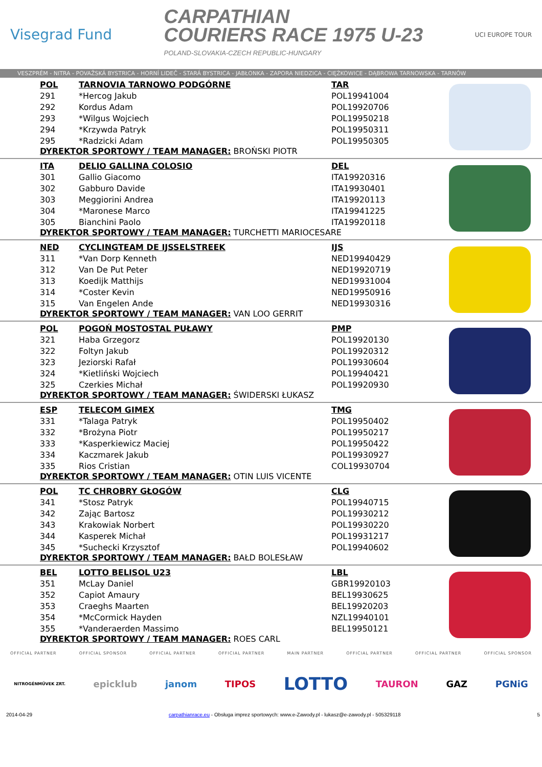Visegrad Fund
CARPATHIAN
COURIERS RACE 1975 U-23
POLAND-SLOVAKIA-CZECH REPUBLIC-HUNGARY
UCI EUROPE TOUR
VESZPRÉM - NITRA - POVAŽSKÁ BYSTRICA - HORNÍ LIDEČ - STARÁ BYSTRICA - JABŁONKA - ZAPORA NIEDZICA - CIĘŻKOWICE - DĄBROWA TARNOWSKA - TARNÓW
| POL | TARNOVIA TARNOWO PODGÓRNE | TAR |
| --- | --- | --- |
| 291 | *Hercog Jakub | POL19941004 |
| 292 | Kordus Adam | POL19920706 |
| 293 | *Wilgus Wojciech | POL19950218 |
| 294 | *Krzywda Patryk | POL19950311 |
| 295 | *Radzicki Adam | POL19950305 |
DYREKTOR SPORTOWY / TEAM MANAGER: BROŃSKI PIOTR
| ITA | DELIO GALLINA COLOSIO | DEL |
| --- | --- | --- |
| 301 | Gallio Giacomo | ITA19920316 |
| 302 | Gabburo Davide | ITA19930401 |
| 303 | Meggiorini Andrea | ITA19920113 |
| 304 | *Maronese Marco | ITA19941225 |
| 305 | Bianchini Paolo | ITA19920118 |
DYREKTOR SPORTOWY / TEAM MANAGER: TURCHETTI MARIOCESARE
| NED | CYCLINGTEAM DE IJSSELSTREEK | IJS |
| --- | --- | --- |
| 311 | *Van Dorp Kenneth | NED19940429 |
| 312 | Van De Put Peter | NED19920719 |
| 313 | Koedijk Matthijs | NED19931004 |
| 314 | *Coster Kevin | NED19950916 |
| 315 | Van Engelen Ande | NED19930316 |
DYREKTOR SPORTOWY / TEAM MANAGER: VAN LOO GERRIT
| POL | POGOŃ MOSTOSTAL PUŁAWY | PMP |
| --- | --- | --- |
| 321 | Haba Grzegorz | POL19920130 |
| 322 | Foltyn Jakub | POL19920312 |
| 323 | Jeziorski Rafał | POL19930604 |
| 324 | *Kietliński Wojciech | POL19940421 |
| 325 | Czerkies Michał | POL19920930 |
DYREKTOR SPORTOWY / TEAM MANAGER: ŚWIDERSKI ŁUKASZ
| ESP | TELECOM GIMEX | TMG |
| --- | --- | --- |
| 331 | *Talaga Patryk | POL19950402 |
| 332 | *Brożyna Piotr | POL19950217 |
| 333 | *Kasperkiewicz Maciej | POL19950422 |
| 334 | Kaczmarek Jakub | POL19930927 |
| 335 | Rios Cristian | COL19930704 |
DYREKTOR SPORTOWY / TEAM MANAGER: OTIN LUIS VICENTE
| POL | TC CHROBRY GŁOGÓW | CLG |
| --- | --- | --- |
| 341 | *Stosz Patryk | POL19940715 |
| 342 | Zając Bartosz | POL19930212 |
| 343 | Krakowiak Norbert | POL19930220 |
| 344 | Kasperek Michał | POL19931217 |
| 345 | *Suchecki Krzysztof | POL19940602 |
DYREKTOR SPORTOWY / TEAM MANAGER: BAŁD BOLESŁAW
| BEL | LOTTO BELISOL U23 | LBL |
| --- | --- | --- |
| 351 | McLay Daniel | GBR19920103 |
| 352 | Capiot Amaury | BEL19930625 |
| 353 | Craeghs Maarten | BEL19920203 |
| 354 | *McCormick Hayden | NZL19940101 |
| 355 | *Vanderaerden Massimo | BEL19950121 |
DYREKTOR SPORTOWY / TEAM MANAGER: ROES CARL
OFFICIAL PARTNER OFFICIAL SPONSOR OFFICIAL PARTNER OFFICIAL PARTNER MAIN PARTNER OFFICIAL PARTNER OFFICIAL PARTNER OFFICIAL SPONSOR
NITROGÉNMŰVEK ZRT. epicklub janom TIPOS LOTTO TAURON GAZ PGNiG
2014-04-29 carpathianrace.eu - Obsługa imprez sportowych: www.e-Zawody.pl - lukasz@e-zawody.pl - 505329118 5